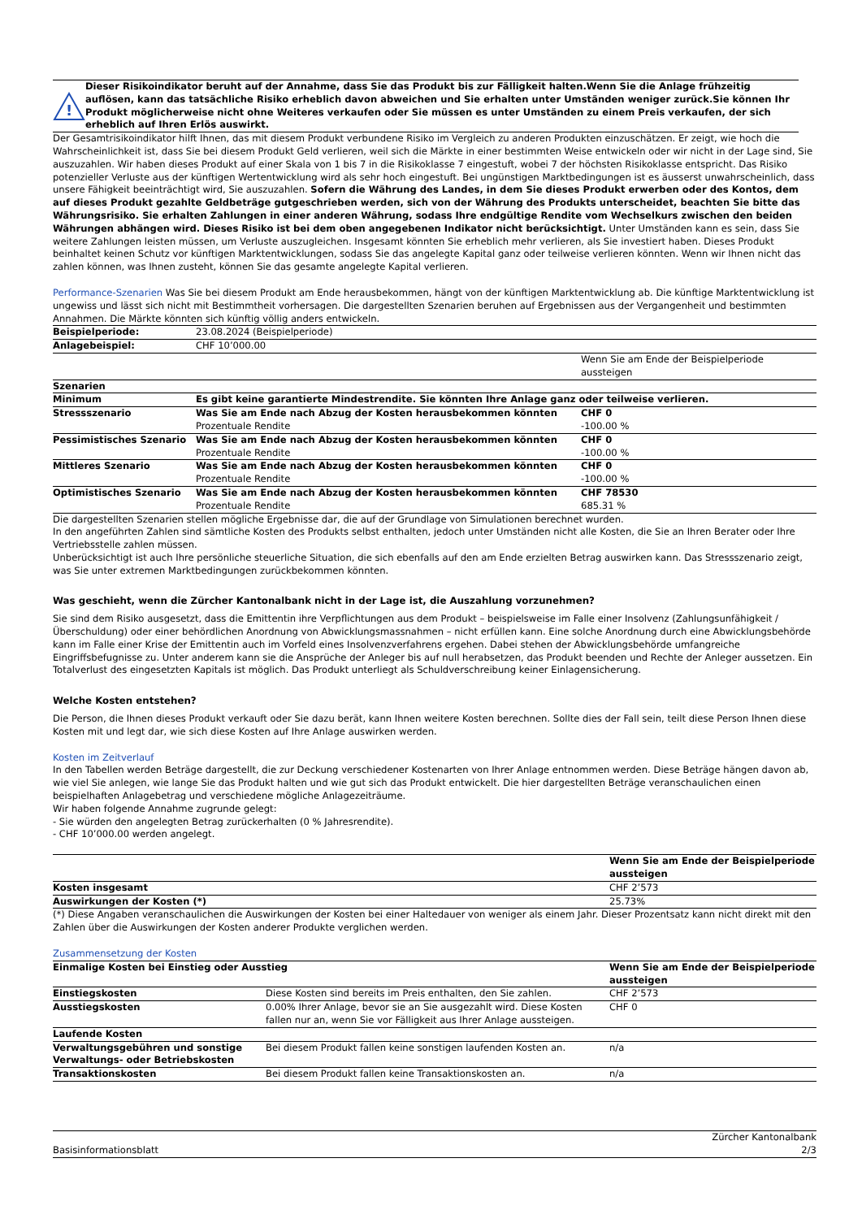!
Dieser Risikoindikator beruht auf der Annahme, dass Sie das Produkt bis zur Fälligkeit halten.Wenn Sie die Anlage frühzeitig auflösen, kann das tatsächliche Risiko erheblich davon abweichen und Sie erhalten unter Umständen weniger zurück.Sie können Ihr Produkt möglicherweise nicht ohne Weiteres verkaufen oder Sie müssen es unter Umständen zu einem Preis verkaufen, der sich erheblich auf Ihren Erlös auswirkt.
Der Gesamtrisikoindikator hilft Ihnen, das mit diesem Produkt verbundene Risiko im Vergleich zu anderen Produkten einzuschätzen. Er zeigt, wie hoch die Wahrscheinlichkeit ist, dass Sie bei diesem Produkt Geld verlieren, weil sich die Märkte in einer bestimmten Weise entwickeln oder wir nicht in der Lage sind, Sie auszuzahlen. Wir haben dieses Produkt auf einer Skala von 1 bis 7 in die Risikoklasse 7 eingestuft, wobei 7 der höchsten Risikoklasse entspricht. Das Risiko potenzieller Verluste aus der künftigen Wertentwicklung wird als sehr hoch eingestuft. Bei ungünstigen Marktbedingungen ist es äusserst unwahrscheinlich, dass unsere Fähigkeit beeinträchtigt wird, Sie auszuzahlen. Sofern die Währung des Landes, in dem Sie dieses Produkt erwerben oder des Kontos, dem auf dieses Produkt gezahlte Geldbeträge gutgeschrieben werden, sich von der Währung des Produkts unterscheidet, beachten Sie bitte das Währungsrisiko. Sie erhalten Zahlungen in einer anderen Währung, sodass Ihre endgültige Rendite vom Wechselkurs zwischen den beiden Währungen abhängen wird. Dieses Risiko ist bei dem oben angegebenen Indikator nicht berücksichtigt. Unter Umständen kann es sein, dass Sie weitere Zahlungen leisten müssen, um Verluste auszugleichen. Insgesamt könnten Sie erheblich mehr verlieren, als Sie investiert haben. Dieses Produkt beinhaltet keinen Schutz vor künftigen Marktentwicklungen, sodass Sie das angelegte Kapital ganz oder teilweise verlieren könnten. Wenn wir Ihnen nicht das zahlen können, was Ihnen zusteht, können Sie das gesamte angelegte Kapital verlieren.
Performance-Szenarien Was Sie bei diesem Produkt am Ende herausbekommen, hängt von der künftigen Marktentwicklung ab. Die künftige Marktentwicklung ist ungewiss und lässt sich nicht mit Bestimmtheit vorhersagen. Die dargestellten Szenarien beruhen auf Ergebnissen aus der Vergangenheit und bestimmten Annahmen. Die Märkte könnten sich künftig völlig anders entwickeln.
| Beispielperiode: | 23.08.2024 (Beispielperiode) | |
| Anlagebeispiel: | CHF 10’000.00 | |
| | | Wenn Sie am Ende der Beispielperiode aussteigen |
| Szenarien | | |
| Minimum | Es gibt keine garantierte Mindestrendite. Sie könnten Ihre Anlage ganz oder teilweise verlieren. | |
| Stressszenario | Was Sie am Ende nach Abzug der Kosten herausbekommen könnten Prozentuale Rendite | CHF 0 -100.00 % |
| Pessimistisches Szenario | Was Sie am Ende nach Abzug der Kosten herausbekommen könnten Prozentuale Rendite | CHF 0 -100.00 % |
| Mittleres Szenario | Was Sie am Ende nach Abzug der Kosten herausbekommen könnten Prozentuale Rendite | CHF 0 -100.00 % |
| Optimistisches Szenario | Was Sie am Ende nach Abzug der Kosten herausbekommen könnten Prozentuale Rendite | CHF 78530 685.31 % |
Die dargestellten Szenarien stellen mögliche Ergebnisse dar, die auf der Grundlage von Simulationen berechnet wurden.
In den angeführten Zahlen sind sämtliche Kosten des Produkts selbst enthalten, jedoch unter Umständen nicht alle Kosten, die Sie an Ihren Berater oder Ihre Vertriebsstelle zahlen müssen.
Unberücksichtigt ist auch Ihre persönliche steuerliche Situation, die sich ebenfalls auf den am Ende erzielten Betrag auswirken kann. Das Stressszenario zeigt, was Sie unter extremen Marktbedingungen zurückbekommen könnten.
Was geschieht, wenn die Zürcher Kantonalbank nicht in der Lage ist, die Auszahlung vorzunehmen?
Sie sind dem Risiko ausgesetzt, dass die Emittentin ihre Verpflichtungen aus dem Produkt – beispielsweise im Falle einer Insolvenz (Zahlungsunfähigkeit / Überschuldung) oder einer behördlichen Anordnung von Abwicklungsmassnahmen – nicht erfüllen kann. Eine solche Anordnung durch eine Abwicklungsbehörde kann im Falle einer Krise der Emittentin auch im Vorfeld eines Insolvenzverfahrens ergehen. Dabei stehen der Abwicklungsbehörde umfangreiche Eingriffsbefugnisse zu. Unter anderem kann sie die Ansprüche der Anleger bis auf null herabsetzen, das Produkt beenden und Rechte der Anleger aussetzen. Ein Totalverlust des eingesetzten Kapitals ist möglich. Das Produkt unterliegt als Schuldverschreibung keiner Einlagensicherung.
Welche Kosten entstehen?
Die Person, die Ihnen dieses Produkt verkauft oder Sie dazu berät, kann Ihnen weitere Kosten berechnen. Sollte dies der Fall sein, teilt diese Person Ihnen diese Kosten mit und legt dar, wie sich diese Kosten auf Ihre Anlage auswirken werden.
Kosten im Zeitverlauf
In den Tabellen werden Beträge dargestellt, die zur Deckung verschiedener Kostenarten von Ihrer Anlage entnommen werden. Diese Beträge hängen davon ab, wie viel Sie anlegen, wie lange Sie das Produkt halten und wie gut sich das Produkt entwickelt. Die hier dargestellten Beträge veranschaulichen einen beispielhaften Anlagebetrag und verschiedene mögliche Anlagezeiträume.
Wir haben folgende Annahme zugrunde gelegt:
- Sie würden den angelegten Betrag zurückerhalten (0 % Jahresrendite).
- CHF 10’000.00 werden angelegt.
| | Wenn Sie am Ende der Beispielperiode aussteigen |
| Kosten insgesamt | CHF 2’573 |
| Auswirkungen der Kosten (*) | 25.73% |
(*) Diese Angaben veranschaulichen die Auswirkungen der Kosten bei einer Haltedauer von weniger als einem Jahr. Dieser Prozentsatz kann nicht direkt mit den Zahlen über die Auswirkungen der Kosten anderer Produkte verglichen werden.
Zusammensetzung der Kosten
| Einmalige Kosten bei Einstieg oder Ausstieg | | Wenn Sie am Ende der Beispielperiode aussteigen |
| --- | --- | --- |
| Einstiegskosten | Diese Kosten sind bereits im Preis enthalten, den Sie zahlen. | CHF 2’573 |
| Ausstiegskosten | 0.00% Ihrer Anlage, bevor sie an Sie ausgezahlt wird. Diese Kosten fallen nur an, wenn Sie vor Fälligkeit aus Ihrer Anlage aussteigen. | CHF 0 |
| Laufende Kosten | | |
| Verwaltungsgebühren und sonstige Verwaltungs- oder Betriebskosten | Bei diesem Produkt fallen keine sonstigen laufenden Kosten an. | n/a |
| Transaktionskosten | Bei diesem Produkt fallen keine Transaktionskosten an. | n/a |
Basisinformationsblatt Zürcher Kantonalbank
2/3